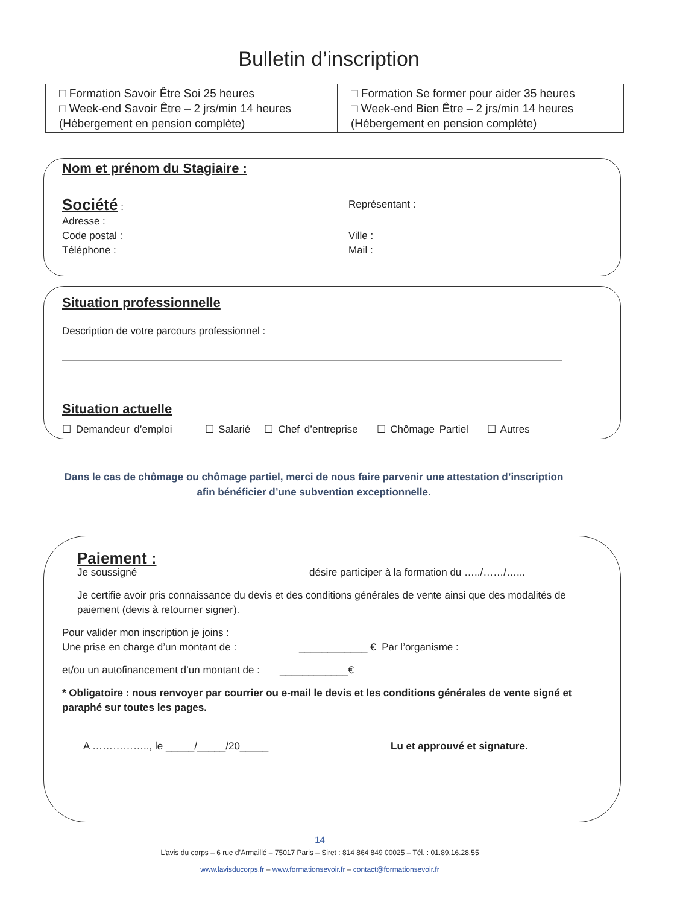Bulletin d’inscription
| □ Formation Savoir Être Soi 25 heures □ Week-end Savoir Être – 2 jrs/min 14 heures (Hébergement en pension complète) | □ Formation Se former pour aider 35 heures □ Week-end Bien Être – 2 jrs/min 14 heures (Hébergement en pension complète) |
Nom et prénom du Stagiaire :
Société : Représentant :
Adresse :
Code postal : Ville :
Téléphone : Mail :
Situation professionnelle
Description de votre parcours professionnel :
Situation actuelle
☐ Demandeur d’emploi ☐ Salarié ☐ Chef d’entreprise ☐ Chômage Partiel ☐ Autres
Dans le cas de chômage ou chômage partiel, merci de nous faire parvenir une attestation d’inscription afin bénéficier d’une subvention exceptionnelle.
Paiement :
Je soussigné désire participer à la formation du …../……/…...
Je certifie avoir pris connaissance du devis et des conditions générales de vente ainsi que des modalités de paiement (devis à retourner signer).
Pour valider mon inscription je joins :
Une prise en charge d’un montant de : ____________ € Par l’organisme :
et/ou un autofinancement d’un montant de : ____________€
* Obligatoire : nous renvoyer par courrier ou e-mail le devis et les conditions générales de vente signé et paraphé sur toutes les pages.
A …………….., le _____/_____/20_____
Lu et approuvé et signature.
14
L’avis du corps – 6 rue d’Armaillé – 75017 Paris – Siret : 814 864 849 00025 – Tél. : 01.89.16.28.55
www.lavisducorps.fr – www.formationsevoir.fr – contact@formationsevoir.fr